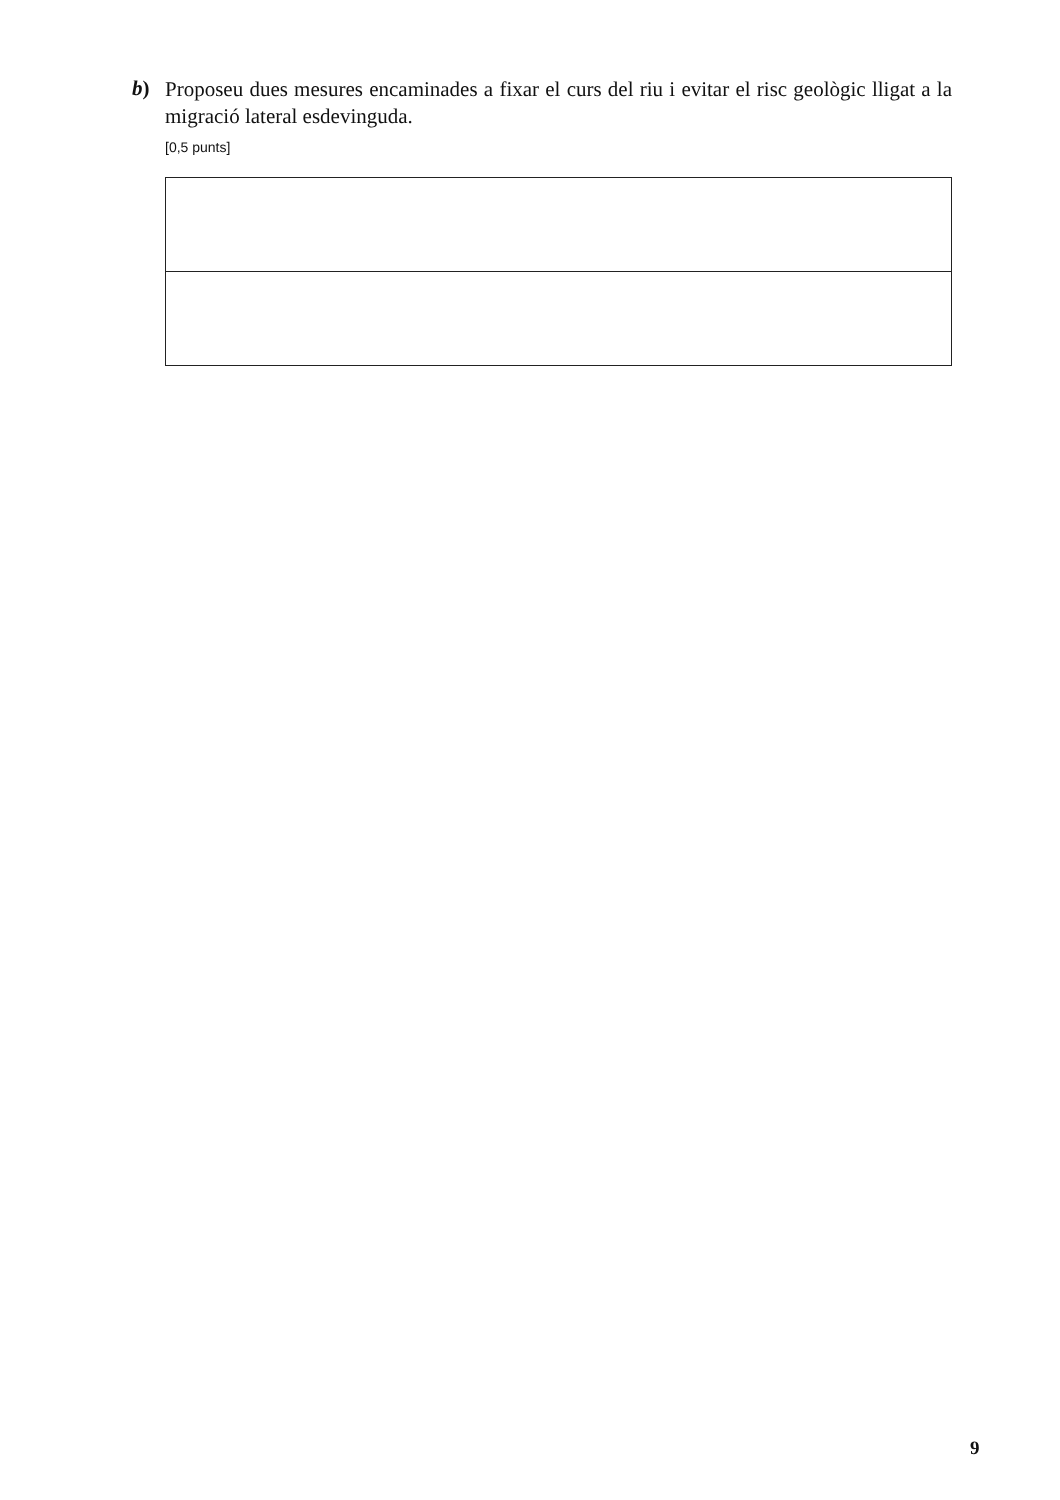b)
Proposeu dues mesures encaminades a fixar el curs del riu i evitar el risc geològic lligat a la migració lateral esdevinguda.
[0,5 punts]
9